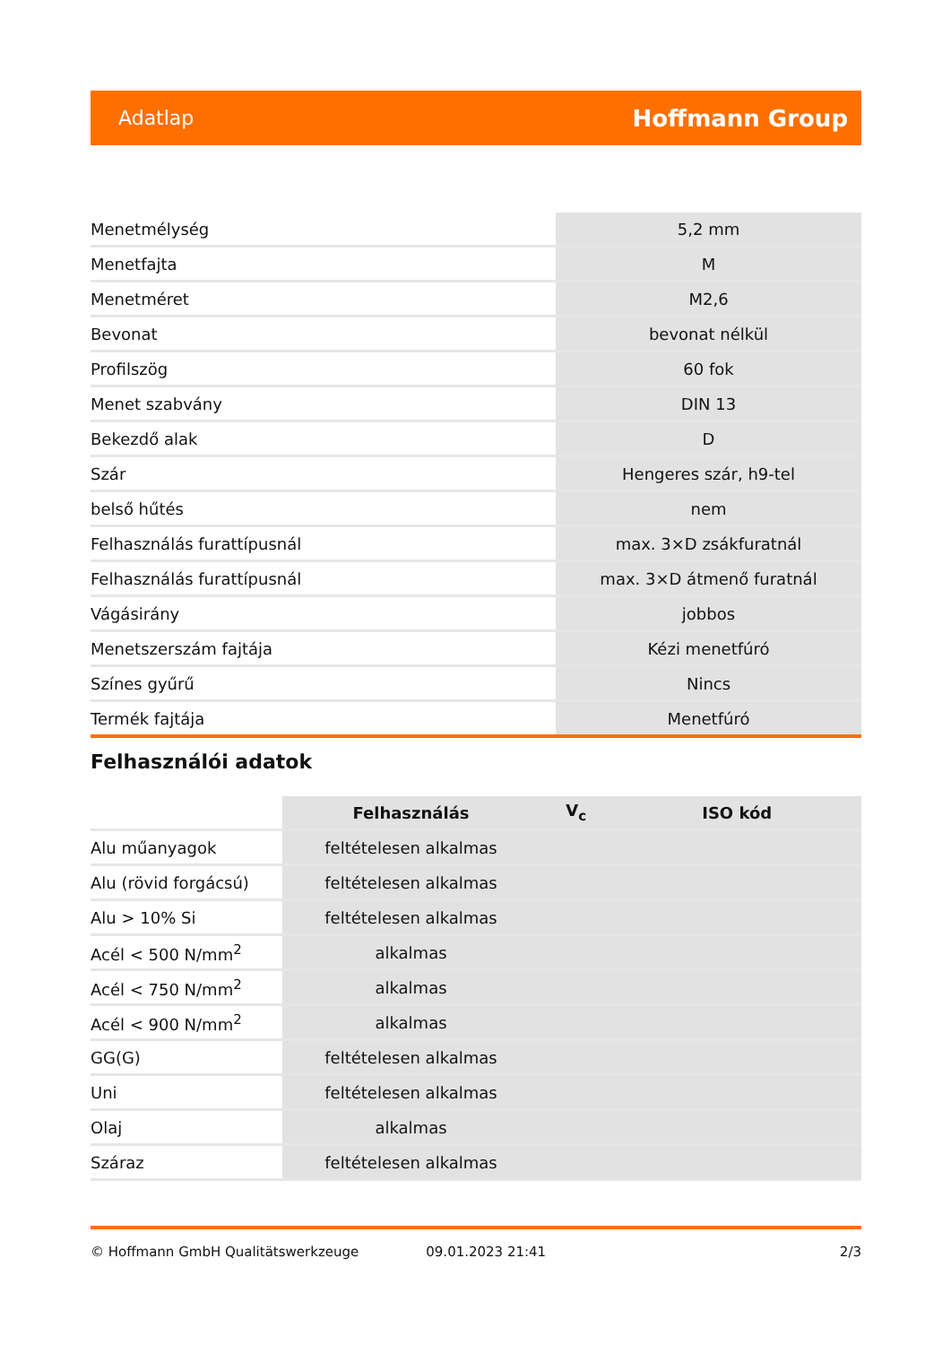Adatlap Hoffmann Group
| Menetmélység | 5,2 mm |
| Menetfajta | M |
| Menetméret | M2,6 |
| Bevonat | bevonat nélkül |
| Profilszög | 60 fok |
| Menet szabvány | DIN 13 |
| Bekezdő alak | D |
| Szár | Hengeres szár, h9-tel |
| belső hűtés | nem |
| Felhasználás furattípusnál | max. 3×D zsákfuratnál |
| Felhasználás furattípusnál | max. 3×D átmenő furatnál |
| Vágásirány | jobbos |
| Menetszerszám fajtája | Kézi menetfúró |
| Színes gyűrű | Nincs |
| Termék fajtája | Menetfúró |
Felhasználói adatok
| | Felhasználás | V<sub>c</sub> | ISO kód |
| Alu műanyagok | feltételesen alkalmas | | |
| Alu (rövid forgácsú) | feltételesen alkalmas | | |
| Alu > 10% Si | feltételesen alkalmas | | |
| Acél < 500 N/mm<sup>2</sup> | alkalmas | | |
| Acél < 750 N/mm<sup>2</sup> | alkalmas | | |
| Acél < 900 N/mm<sup>2</sup> | alkalmas | | |
| GG(G) | feltételesen alkalmas | | |
| Uni | feltételesen alkalmas | | |
| Olaj | alkalmas | | |
| Száraz | feltételesen alkalmas | | |
© Hoffmann GmbH Qualitätswerkzeuge 09.01.2023 21:41 2/3